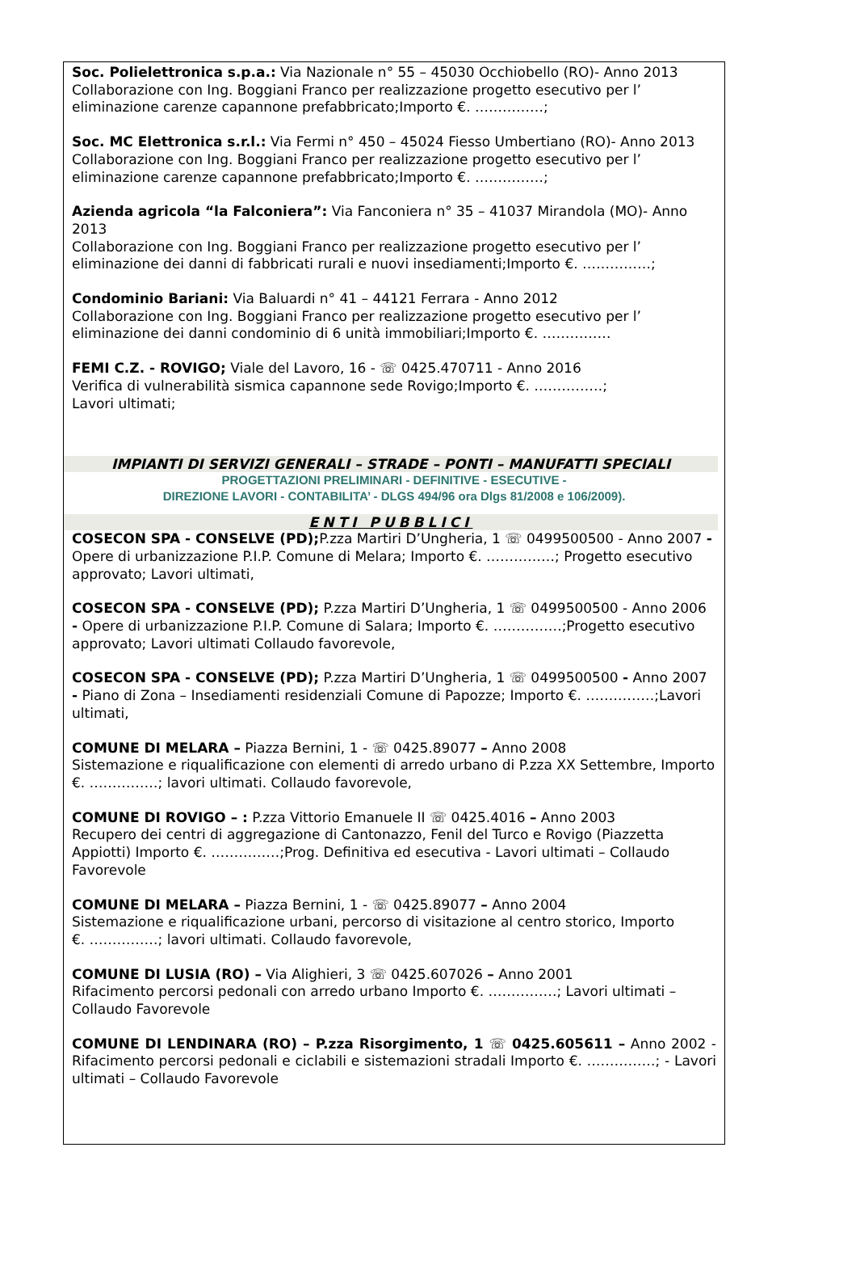Soc. Polielettronica s.p.a.: Via Nazionale n° 55 – 45030 Occhiobello (RO)- Anno 2013
Collaborazione con Ing. Boggiani Franco per realizzazione progetto esecutivo per l’ eliminazione carenze capannone prefabbricato;Importo €. ……………;
Soc. MC Elettronica s.r.l.: Via Fermi n° 450 – 45024 Fiesso Umbertiano (RO)- Anno 2013
Collaborazione con Ing. Boggiani Franco per realizzazione progetto esecutivo per l’ eliminazione carenze capannone prefabbricato;Importo €. ……………;
Azienda agricola “la Falconiera”: Via Fanconiera n° 35 – 41037 Mirandola (MO)- Anno 2013
Collaborazione con Ing. Boggiani Franco per realizzazione progetto esecutivo per l’ eliminazione dei danni di fabbricati rurali e nuovi insediamenti;Importo €. ……………;
Condominio Bariani: Via Baluardi n° 41 – 44121 Ferrara - Anno 2012
Collaborazione con Ing. Boggiani Franco per realizzazione progetto esecutivo per l’ eliminazione dei danni condominio di 6 unità immobiliari;Importo €. ……………
FEMI C.Z. - ROVIGO; Viale del Lavoro, 16 - ☏ 0425.470711 - Anno 2016
Verifica di vulnerabilità sismica capannone sede Rovigo;Importo €. ……………;
Lavori ultimati;
IMPIANTI DI SERVIZI GENERALI – STRADE – PONTI – MANUFATTI SPECIALI
PROGETTAZIONI PRELIMINARI - DEFINITIVE - ESECUTIVE -
DIREZIONE LAVORI - CONTABILITA’ - DLGS 494/96 ora Dlgs 81/2008 e 106/2009).
ENTI PUBBLICI
COSECON SPA - CONSELVE (PD); P.zza Martiri D’Ungheria, 1 ☏ 0499500500 - Anno 2007 - Opere di urbanizzazione P.I.P. Comune di Melara; Importo €. ……………; Progetto esecutivo approvato; Lavori ultimati,
COSECON SPA - CONSELVE (PD); P.zza Martiri D’Ungheria, 1 ☏ 0499500500 - Anno 2006 - Opere di urbanizzazione P.I.P. Comune di Salara; Importo €. ……………;Progetto esecutivo approvato; Lavori ultimati Collaudo favorevole,
COSECON SPA - CONSELVE (PD); P.zza Martiri D’Ungheria, 1 ☏ 0499500500 - Anno 2007 - Piano di Zona – Insediamenti residenziali Comune di Papozze; Importo €. ……………;Lavori ultimati,
COMUNE DI MELARA – Piazza Bernini, 1 - ☏ 0425.89077 – Anno 2008
Sistemazione e riqualificazione con elementi di arredo urbano di P.zza XX Settembre, Importo €. ……………; lavori ultimati. Collaudo favorevole,
COMUNE DI ROVIGO – : P.zza Vittorio Emanuele II ☏ 0425.4016 – Anno 2003
Recupero dei centri di aggregazione di Cantonazzo, Fenil del Turco e Rovigo (Piazzetta Appiotti) Importo €. ……………;Prog. Definitiva ed esecutiva - Lavori ultimati – Collaudo Favorevole
COMUNE DI MELARA – Piazza Bernini, 1 - ☏ 0425.89077 – Anno 2004
Sistemazione e riqualificazione urbani, percorso di visitazione al centro storico, Importo
€. ……………; lavori ultimati. Collaudo favorevole,
COMUNE DI LUSIA (RO) – Via Alighieri, 3 ☏ 0425.607026 – Anno 2001
Rifacimento percorsi pedonali con arredo urbano Importo €. ……………; Lavori ultimati – Collaudo Favorevole
COMUNE DI LENDINARA (RO) – P.zza Risorgimento, 1 ☏ 0425.605611 – Anno 2002 - Rifacimento percorsi pedonali e ciclabili e sistemazioni stradali Importo €. ……………; - Lavori ultimati – Collaudo Favorevole